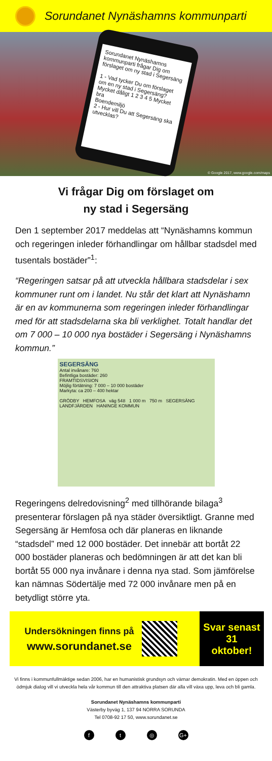Sorundanet Nynäshamns kommunparti
Sorundanet Nynäshamns kommunparti frågar Dig om förslaget om ny stad i Segersäng
1 - Vad tycker Du om förslaget om en ny stad i Segersäng?
Mycket dåligt 1 2 3 4 5 Mycket bra
Boendemiljö
2 - Hur vill Du att Segersäng ska utvecklas?
© Google 2017, www.google.com/maps
Vi frågar Dig om förslaget om
ny stad i Segersäng
Den 1 september 2017 meddelas att “Nynäshamns kommun och regeringen inleder förhandlingar om hållbar stadsdel med tusentals bostäder”<sup>1</sup>:
“Regeringen satsar på att utveckla hållbara stadsdelar i sex kommuner runt om i landet. Nu står det klart att Nynäshamn är en av kommunerna som regeringen inleder förhandlingar med för att stadsdelarna ska bli verklighet. Totalt handlar det om 7 000 – 10 000 nya bostäder i Segersäng i Nynäshamns kommun.”
SEGERSÄNG
Antal invånare: 760
Befintliga bostäder: 260
FRAMTIDSVISION
Möjlig förtätning: 7 000 – 10 000 bostäder
Markyta: ca 200 – 400 hektar
GRÖDBY HEMFOSA väg 548 1 000 m 750 m SEGERSÄNG LANDFJÄRDEN HANINGE KOMMUN
Regeringens delredovisning<sup>2</sup> med tillhörande bilaga<sup>3</sup> presenterar förslagen på nya städer översiktligt. Granne med Segersäng är Hemfosa och där planeras en liknande “stadsdel” med 12 000 bostäder. Det innebär att bortåt 22 000 bostäder planeras och bedömningen är att det kan bli bortåt 55 000 nya invånare i denna nya stad. Som jämförelse kan nämnas Södertälje med 72 000 invånare men på en betydligt större yta.
Undersökningen finns på
www.sorundanet.se
Svar senast
31
oktober!
Vi finns i kommunfullmäktige sedan 2006, har en humanistisk grundsyn och värnar demokratin. Med en öppen och ödmjuk dialog vill vi utveckla hela vår kommun till den attraktiva platsen där alla vill växa upp, leva och bli gamla.
Sorundanet Nynäshamns kommunparti
Västerby byväg 1, 137 94 NORRA SORUNDA
Tel 0708-92 17 50, www.sorundanet.se
ft ◎ G+